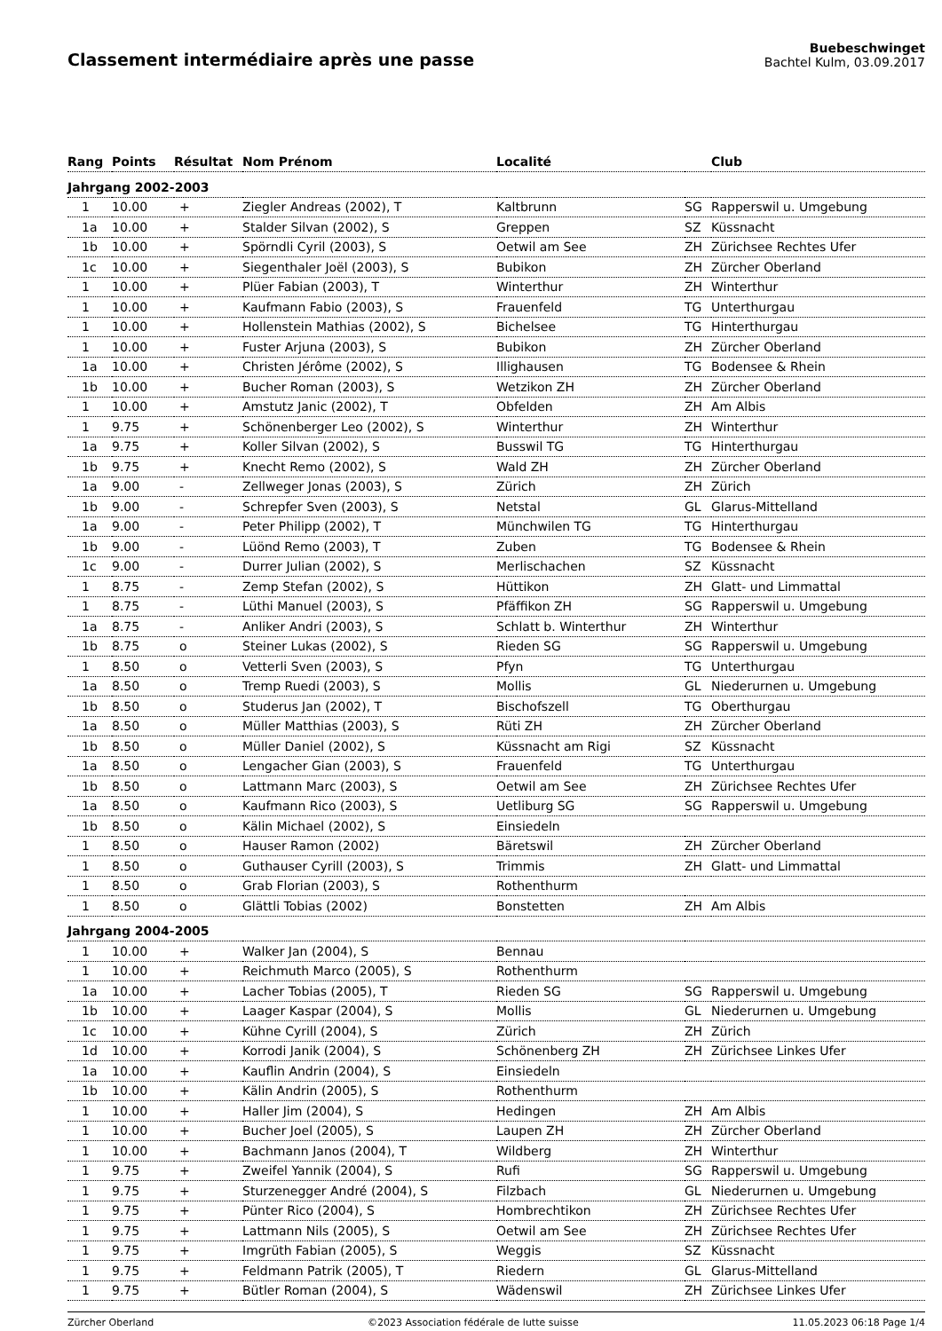Classement intermédiaire après une passe
Buebeschwinget
Bachtel Kulm, 03.09.2017
| Rang | Points | Résultat | Nom Prénom | Localité | | Club |
| --- | --- | --- | --- | --- | --- | --- |
| Jahrgang 2002-2003 | | | | | | |
| 1 | 10.00 | + | Ziegler Andreas (2002), T | Kaltbrunn | SG | Rapperswil u. Umgebung |
| 1a | 10.00 | + | Stalder Silvan (2002), S | Greppen | SZ | Küssnacht |
| 1b | 10.00 | + | Spörndli Cyril (2003), S | Oetwil am See | ZH | Zürichsee Rechtes Ufer |
| 1c | 10.00 | + | Siegenthaler Joël (2003), S | Bubikon | ZH | Zürcher Oberland |
| 1 | 10.00 | + | Plüer Fabian (2003), T | Winterthur | ZH | Winterthur |
| 1 | 10.00 | + | Kaufmann Fabio (2003), S | Frauenfeld | TG | Unterthurgau |
| 1 | 10.00 | + | Hollenstein Mathias (2002), S | Bichelsee | TG | Hinterthurgau |
| 1 | 10.00 | + | Fuster Arjuna (2003), S | Bubikon | ZH | Zürcher Oberland |
| 1a | 10.00 | + | Christen Jérôme (2002), S | Illighausen | TG | Bodensee & Rhein |
| 1b | 10.00 | + | Bucher Roman (2003), S | Wetzikon ZH | ZH | Zürcher Oberland |
| 1 | 10.00 | + | Amstutz Janic (2002), T | Obfelden | ZH | Am Albis |
| 1 | 9.75 | + | Schönenberger Leo (2002), S | Winterthur | ZH | Winterthur |
| 1a | 9.75 | + | Koller Silvan (2002), S | Busswil TG | TG | Hinterthurgau |
| 1b | 9.75 | + | Knecht Remo (2002), S | Wald ZH | ZH | Zürcher Oberland |
| 1a | 9.00 | - | Zellweger Jonas (2003), S | Zürich | ZH | Zürich |
| 1b | 9.00 | - | Schrepfer Sven (2003), S | Netstal | GL | Glarus-Mittelland |
| 1a | 9.00 | - | Peter Philipp (2002), T | Münchwilen TG | TG | Hinterthurgau |
| 1b | 9.00 | - | Lüönd Remo (2003), T | Zuben | TG | Bodensee & Rhein |
| 1c | 9.00 | - | Durrer Julian (2002), S | Merlischachen | SZ | Küssnacht |
| 1 | 8.75 | - | Zemp Stefan (2002), S | Hüttikon | ZH | Glatt- und Limmattal |
| 1 | 8.75 | - | Lüthi Manuel (2003), S | Pfäffikon ZH | SG | Rapperswil u. Umgebung |
| 1a | 8.75 | - | Anliker Andri (2003), S | Schlatt b. Winterthur | ZH | Winterthur |
| 1b | 8.75 | o | Steiner Lukas (2002), S | Rieden SG | SG | Rapperswil u. Umgebung |
| 1 | 8.50 | o | Vetterli Sven (2003), S | Pfyn | TG | Unterthurgau |
| 1a | 8.50 | o | Tremp Ruedi (2003), S | Mollis | GL | Niederurnen u. Umgebung |
| 1b | 8.50 | o | Studerus Jan (2002), T | Bischofszell | TG | Oberthurgau |
| 1a | 8.50 | o | Müller Matthias (2003), S | Rüti ZH | ZH | Zürcher Oberland |
| 1b | 8.50 | o | Müller Daniel (2002), S | Küssnacht am Rigi | SZ | Küssnacht |
| 1a | 8.50 | o | Lengacher Gian (2003), S | Frauenfeld | TG | Unterthurgau |
| 1b | 8.50 | o | Lattmann Marc (2003), S | Oetwil am See | ZH | Zürichsee Rechtes Ufer |
| 1a | 8.50 | o | Kaufmann Rico (2003), S | Uetliburg SG | SG | Rapperswil u. Umgebung |
| 1b | 8.50 | o | Kälin Michael (2002), S | Einsiedeln | | |
| 1 | 8.50 | o | Hauser Ramon (2002) | Bäretswil | ZH | Zürcher Oberland |
| 1 | 8.50 | o | Guthauser Cyrill (2003), S | Trimmis | ZH | Glatt- und Limmattal |
| 1 | 8.50 | o | Grab Florian (2003), S | Rothenthurm | | |
| 1 | 8.50 | o | Glättli Tobias (2002) | Bonstetten | ZH | Am Albis |
| Jahrgang 2004-2005 | | | | | | |
| 1 | 10.00 | + | Walker Jan (2004), S | Bennau | | |
| 1 | 10.00 | + | Reichmuth Marco (2005), S | Rothenthurm | | |
| 1a | 10.00 | + | Lacher Tobias (2005), T | Rieden SG | SG | Rapperswil u. Umgebung |
| 1b | 10.00 | + | Laager Kaspar (2004), S | Mollis | GL | Niederurnen u. Umgebung |
| 1c | 10.00 | + | Kühne Cyrill (2004), S | Zürich | ZH | Zürich |
| 1d | 10.00 | + | Korrodi Janik (2004), S | Schönenberg ZH | ZH | Zürichsee Linkes Ufer |
| 1a | 10.00 | + | Kauflin Andrin (2004), S | Einsiedeln | | |
| 1b | 10.00 | + | Kälin Andrin (2005), S | Rothenthurm | | |
| 1 | 10.00 | + | Haller Jim (2004), S | Hedingen | ZH | Am Albis |
| 1 | 10.00 | + | Bucher Joel (2005), S | Laupen ZH | ZH | Zürcher Oberland |
| 1 | 10.00 | + | Bachmann Janos (2004), T | Wildberg | ZH | Winterthur |
| 1 | 9.75 | + | Zweifel Yannik (2004), S | Rufi | SG | Rapperswil u. Umgebung |
| 1 | 9.75 | + | Sturzenegger André (2004), S | Filzbach | GL | Niederurnen u. Umgebung |
| 1 | 9.75 | + | Pünter Rico (2004), S | Hombrechtikon | ZH | Zürichsee Rechtes Ufer |
| 1 | 9.75 | + | Lattmann Nils (2005), S | Oetwil am See | ZH | Zürichsee Rechtes Ufer |
| 1 | 9.75 | + | Imgrüth Fabian (2005), S | Weggis | SZ | Küssnacht |
| 1 | 9.75 | + | Feldmann Patrik (2005), T | Riedern | GL | Glarus-Mittelland |
| 1 | 9.75 | + | Bütler Roman (2004), S | Wädenswil | ZH | Zürichsee Linkes Ufer |
Zürcher Oberland ©2023 Association fédérale de lutte suisse 11.05.2023 06:18 Page 1/4